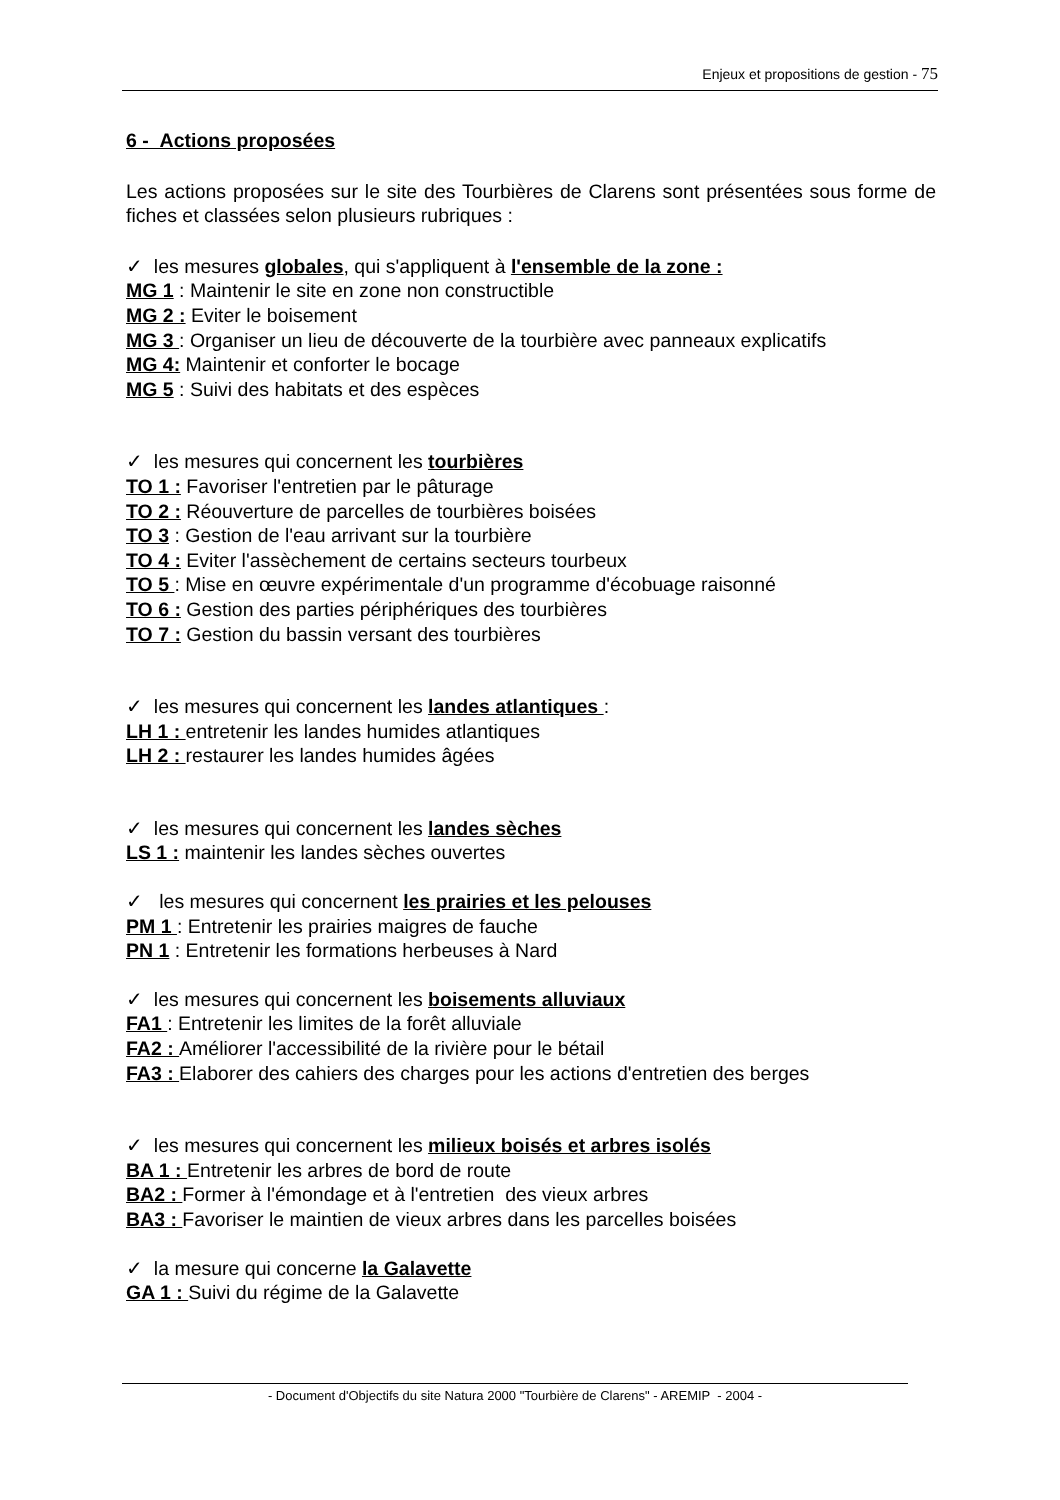Enjeux et propositions de gestion - 75
6 - Actions proposées
Les actions proposées sur le site des Tourbières de Clarens sont présentées sous forme de fiches et classées selon plusieurs rubriques :
✓ les mesures globales, qui s'appliquent à l'ensemble de la zone :
MG 1 : Maintenir le site en zone non constructible
MG 2 : Eviter le boisement
MG 3 : Organiser un lieu de découverte de la tourbière avec panneaux explicatifs
MG 4: Maintenir et conforter le bocage
MG 5 : Suivi des habitats et des espèces
✓ les mesures qui concernent les tourbières
TO 1 : Favoriser l'entretien par le pâturage
TO 2 : Réouverture de parcelles de tourbières boisées
TO 3 : Gestion de l'eau arrivant sur la tourbière
TO 4 : Eviter l'assèchement de certains secteurs tourbeux
TO 5 : Mise en œuvre expérimentale d'un programme d'écobuage raisonné
TO 6 : Gestion des parties périphériques des tourbières
TO 7 : Gestion du bassin versant des tourbières
✓ les mesures qui concernent les landes atlantiques :
LH 1 : entretenir les landes humides atlantiques
LH 2 : restaurer les landes humides âgées
✓ les mesures qui concernent les landes sèches
LS 1 : maintenir les landes sèches ouvertes
✓ les mesures qui concernent les prairies et les pelouses
PM 1 : Entretenir les prairies maigres de fauche
PN 1 : Entretenir les formations herbeuses à Nard
✓ les mesures qui concernent les boisements alluviaux
FA1 : Entretenir les limites de la forêt alluviale
FA2 : Améliorer l'accessibilité de la rivière pour le bétail
FA3 : Elaborer des cahiers des charges pour les actions d'entretien des berges
✓ les mesures qui concernent les milieux boisés et arbres isolés
BA 1 : Entretenir les arbres de bord de route
BA2 : Former à l'émondage et à l'entretien des vieux arbres
BA3 : Favoriser le maintien de vieux arbres dans les parcelles boisées
✓ la mesure qui concerne la Galavette
GA 1 : Suivi du régime de la Galavette
- Document d'Objectifs du site Natura 2000 "Tourbière de Clarens" - AREMIP - 2004 -